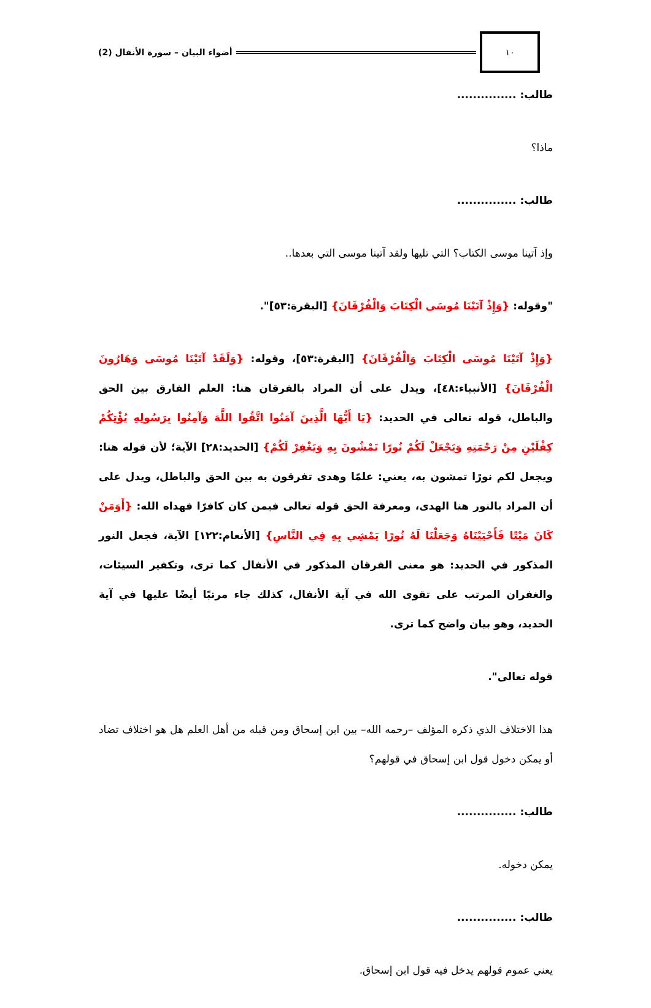١٠
أضواء البيان – سورة الأنفال (2)
طالب: ...............
ماذا؟
طالب: ...............
وإذ آتينا موسى الكتاب؟ التي تليها ولقد آتينا موسى التي بعدها..
"وقوله: {وَإِذْ آتَيْنَا مُوسَى الْكِتَابَ وَالْفُرْقَانَ} [البقرة:٥٣]".
{وَإِذْ آتَيْنَا مُوسَى الْكِتَابَ وَالْفُرْقَانَ} [البقرة:٥٣]، وقوله: {وَلَقَدْ آتَيْنَا مُوسَى وَهَارُونَ الْفُرْقَانَ} [الأنبياء:٤٨]، ويدل على أن المراد بالفرقان هنا: العلم الفارق بين الحق والباطل، قوله تعالى في الحديد: {يَا أَيُّهَا الَّذِينَ آمَنُوا اتَّقُوا اللَّهَ وَآمِنُوا بِرَسُولِهِ يُؤْتِكُمْ كِفْلَيْنِ مِنْ رَحْمَتِهِ وَيَجْعَلْ لَكُمْ نُورًا تَمْشُونَ بِهِ وَيَغْفِرْ لَكُمْ} [الحديد:٢٨] الآية؛ لأن قوله هنا: ويجعل لكم نورًا تمشون به، يعني: علمًا وهدى تفرقون به بين الحق والباطل، ويدل على أن المراد بالنور هنا الهدى، ومعرفة الحق قوله تعالى فيمن كان كافرًا فهداه الله: {أَوَمَنْ كَانَ مَيْتًا فَأَحْيَيْنَاهُ وَجَعَلْنَا لَهُ نُورًا يَمْشِي بِهِ فِي النَّاسِ} [الأنعام:١٢٢] الآية، فجعل النور المذكور في الحديد: هو معنى الفرقان المذكور في الأنفال كما ترى، وتكفير السيئات، والغفران المرتب على تقوى الله في آية الأنفال، كذلك جاء مرتبًا أيضًا عليها في آية الحديد، وهو بيان واضح كما ترى.
قوله تعالى".
هذا الاختلاف الذي ذكره المؤلف –رحمه الله– بين ابن إسحاق ومن قبله من أهل العلم هل هو اختلاف تضاد أو يمكن دخول قول ابن إسحاق في قولهم؟
طالب: ...............
يمكن دخوله.
طالب: ...............
يعني عموم قولهم يدخل فيه قول ابن إسحاق.